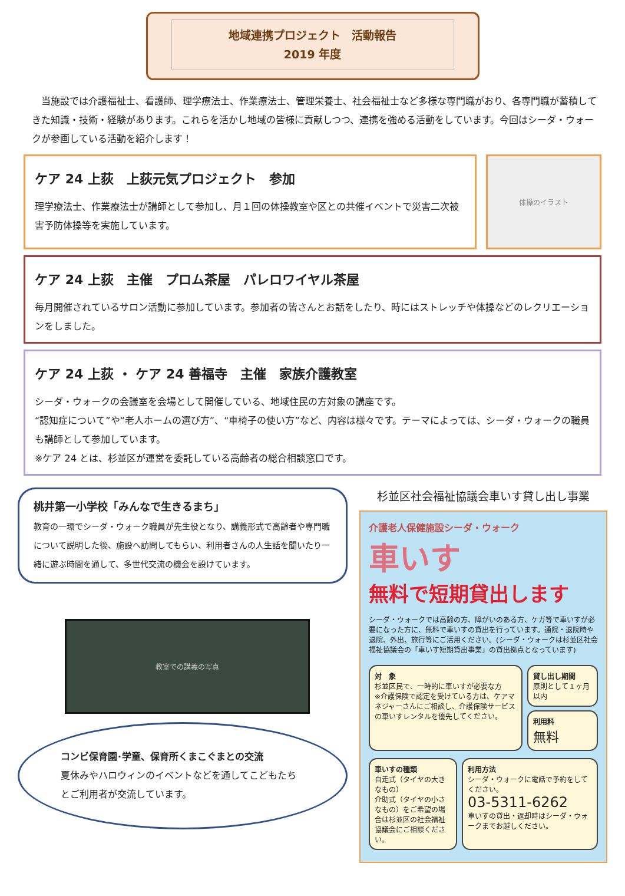地域連携プロジェクト　活動報告
2019 年度
当施設では介護福祉士、看護師、理学療法士、作業療法士、管理栄養士、社会福祉士など多様な専門職がおり、各専門職が蓄積してきた知識・技術・経験があります。これらを活かし地域の皆様に貢献しつつ、連携を強める活動をしています。今回はシーダ・ウォークが参画している活動を紹介します！
ケア 24 上荻　上荻元気プロジェクト　参加
理学療法士、作業療法士が講師として参加し、月１回の体操教室や区との共催イベントで災害二次被害予防体操等を実施しています。
体操のイラスト
ケア 24 上荻　主催　プロム茶屋　パレロワイヤル茶屋
毎月開催されているサロン活動に参加しています。参加者の皆さんとお話をしたり、時にはストレッチや体操などのレクリエーションをしました。
ケア 24 上荻 ・ ケア 24 善福寺　主催　家族介護教室
シーダ・ウォークの会議室を会場として開催している、地域住民の方対象の講座です。
“認知症について”や“老人ホームの選び方”、“車椅子の使い方”など、内容は様々です。テーマによっては、シーダ・ウォークの職員も講師として参加しています。
※ケア 24 とは、杉並区が運営を委託している高齢者の総合相談窓口です。
桃井第一小学校「みんなで生きるまち」
教育の一環でシーダ・ウォーク職員が先生役となり、講義形式で高齢者や専門職について説明した後、施設へ訪問してもらい、利用者さんの人生話を聞いたり一緒に遊ぶ時間を通して、多世代交流の機会を設けています。
教室での講義の写真
コンビ保育園･学童、保育所くまこぐまとの交流
夏休みやハロウィンのイベントなどを通してこどもたちとご利用者が交流しています。
杉並区社会福祉協議会車いす貸し出し事業
介護老人保健施設シーダ・ウォーク
車いす
無料で短期貸出します
シーダ・ウォークでは高齢の方、障がいのある方、ケガ等で車いすが必要になった方に、無料で車いすの貸出を行っています。通院・退院時や退院、外出、旅行等にご活用ください。(シーダ・ウォークは杉並区社会福祉協議会の「車いす短期貸出事業」の貸出拠点となっています)
対　象
杉並区民で、一時的に車いすが必要な方
※介護保険で認定を受けている方は、ケアマネジャーさんにご相談し、介護保険サービスの車いすレンタルを優先してください。
貸し出し期間
原則として１ヶ月以内
利用料
無料
車いすの種類
自走式（タイヤの大きなもの）
介助式（タイヤの小さなもの）をご希望の場合は杉並区の社会福祉協議会にご相談ください。
利用方法
シーダ・ウォークに電話で予約をしてください。
03-5311-6262
車いすの貸出・返却時はシーダ・ウォークまでお越しください。